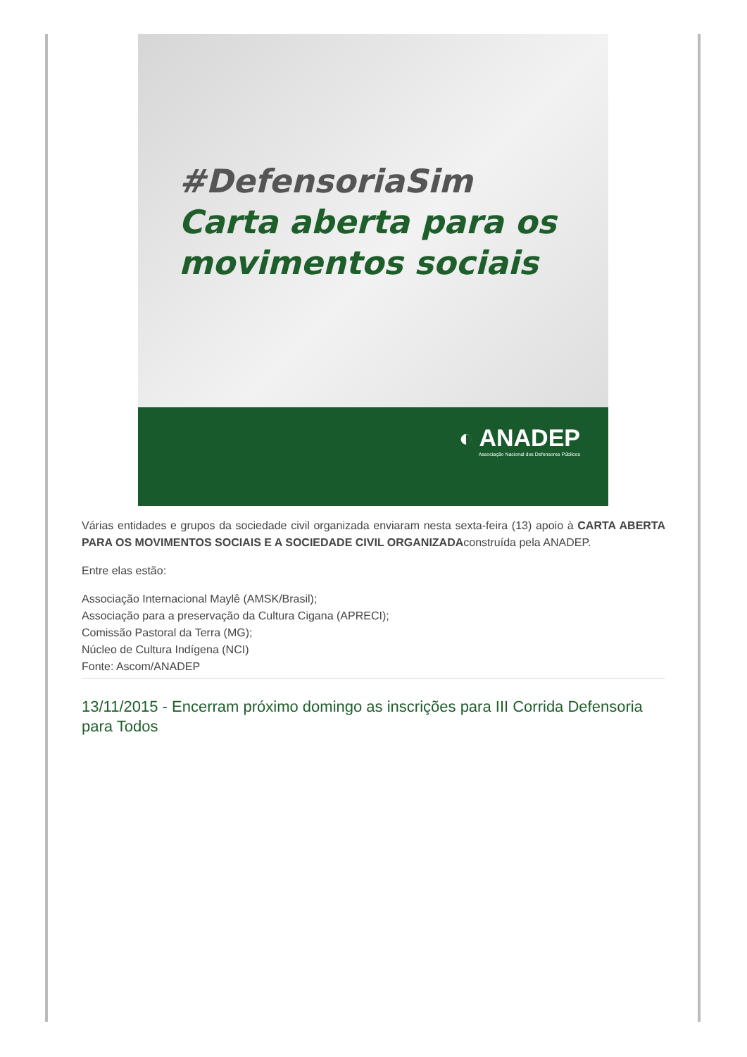#DefensoriaSim
Carta aberta para os
movimentos sociais
◐ ANADEP
Associação Nacional dos Defensores Públicos
Várias entidades e grupos da sociedade civil organizada enviaram nesta sexta-feira (13) apoio à CARTA ABERTA PARA OS MOVIMENTOS SOCIAIS E A SOCIEDADE CIVIL ORGANIZADAconstruída pela ANADEP.
Entre elas estão:
Associação Internacional Maylê (AMSK/Brasil);
Associação para a preservação da Cultura Cigana (APRECI);
Comissão Pastoral da Terra (MG);
Núcleo de Cultura Indígena (NCI)
Fonte: Ascom/ANADEP
13/11/2015 - Encerram próximo domingo as inscrições para III Corrida Defensoria para Todos